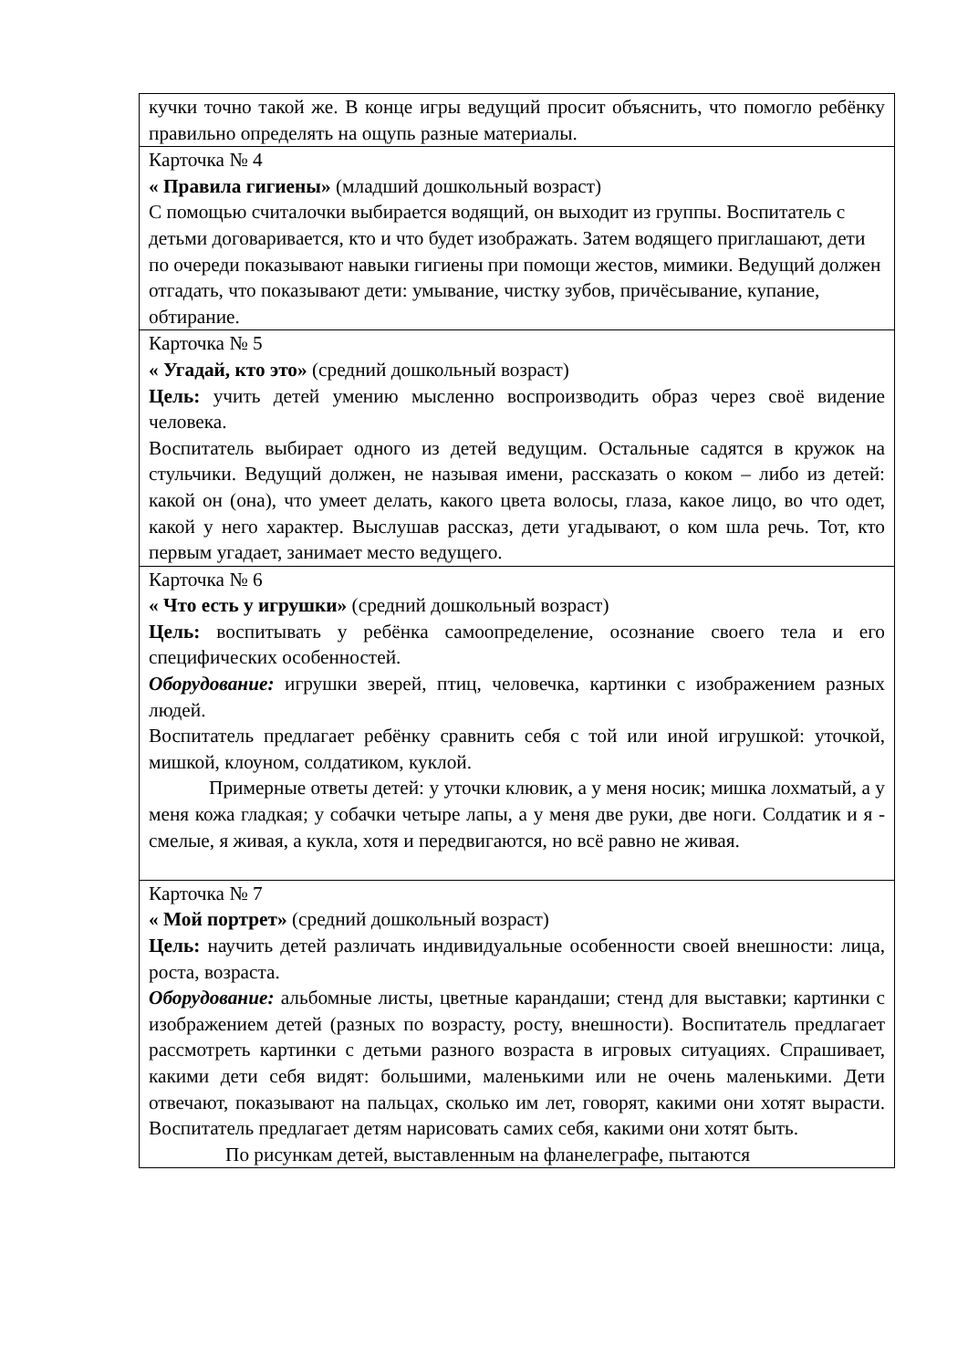| кучки точно такой же. В конце игры ведущий просит объяснить, что помогло ребёнку правильно определять на ощупь разные материалы. |
| Карточка № 4 « Правила гигиены» (младший дошкольный возраст) С помощью считалочки выбирается водящий, он выходит из группы. Воспитатель с детьми договаривается, кто и что будет изображать. Затем водящего приглашают, дети по очереди показывают навыки гигиены при помощи жестов, мимики. Ведущий должен отгадать, что показывают дети: умывание, чистку зубов, причёсывание, купание, обтирание. |
| Карточка № 5 « Угадай, кто это» (средний дошкольный возраст) Цель: учить детей умению мысленно воспроизводить образ через своё видение человека. Воспитатель выбирает одного из детей ведущим. Остальные садятся в кружок на стульчики. Ведущий должен, не называя имени, рассказать о коком – либо из детей: какой он (она), что умеет делать, какого цвета волосы, глаза, какое лицо, во что одет, какой у него характер. Выслушав рассказ, дети угадывают, о ком шла речь. Тот, кто первым угадает, занимает место ведущего. |
| Карточка № 6 « Что есть у игрушки» (средний дошкольный возраст) Цель: воспитывать у ребёнка самоопределение, осознание своего тела и его специфических особенностей. Оборудование: игрушки зверей, птиц, человечка, картинки с изображением разных людей. Воспитатель предлагает ребёнку сравнить себя с той или иной игрушкой: уточкой, мишкой, клоуном, солдатиком, куклой. Примерные ответы детей: у уточки клювик, а у меня носик; мишка лохматый, а у меня кожа гладкая; у собачки четыре лапы, а у меня две руки, две ноги. Солдатик и я - смелые, я живая, а кукла, хотя и передвигаются, но всё равно не живая. |
| Карточка № 7 « Мой портрет» (средний дошкольный возраст) Цель: научить детей различать индивидуальные особенности своей внешности: лица, роста, возраста. Оборудование: альбомные листы, цветные карандаши; стенд для выставки; картинки с изображением детей (разных по возрасту, росту, внешности). Воспитатель предлагает рассмотреть картинки с детьми разного возраста в игровых ситуациях. Спрашивает, какими дети себя видят: большими, маленькими или не очень маленькими. Дети отвечают, показывают на пальцах, сколько им лет, говорят, какими они хотят вырасти. Воспитатель предлагает детям нарисовать самих себя, какими они хотят быть. По рисункам детей, выставленным на фланелеграфе, пытаются |